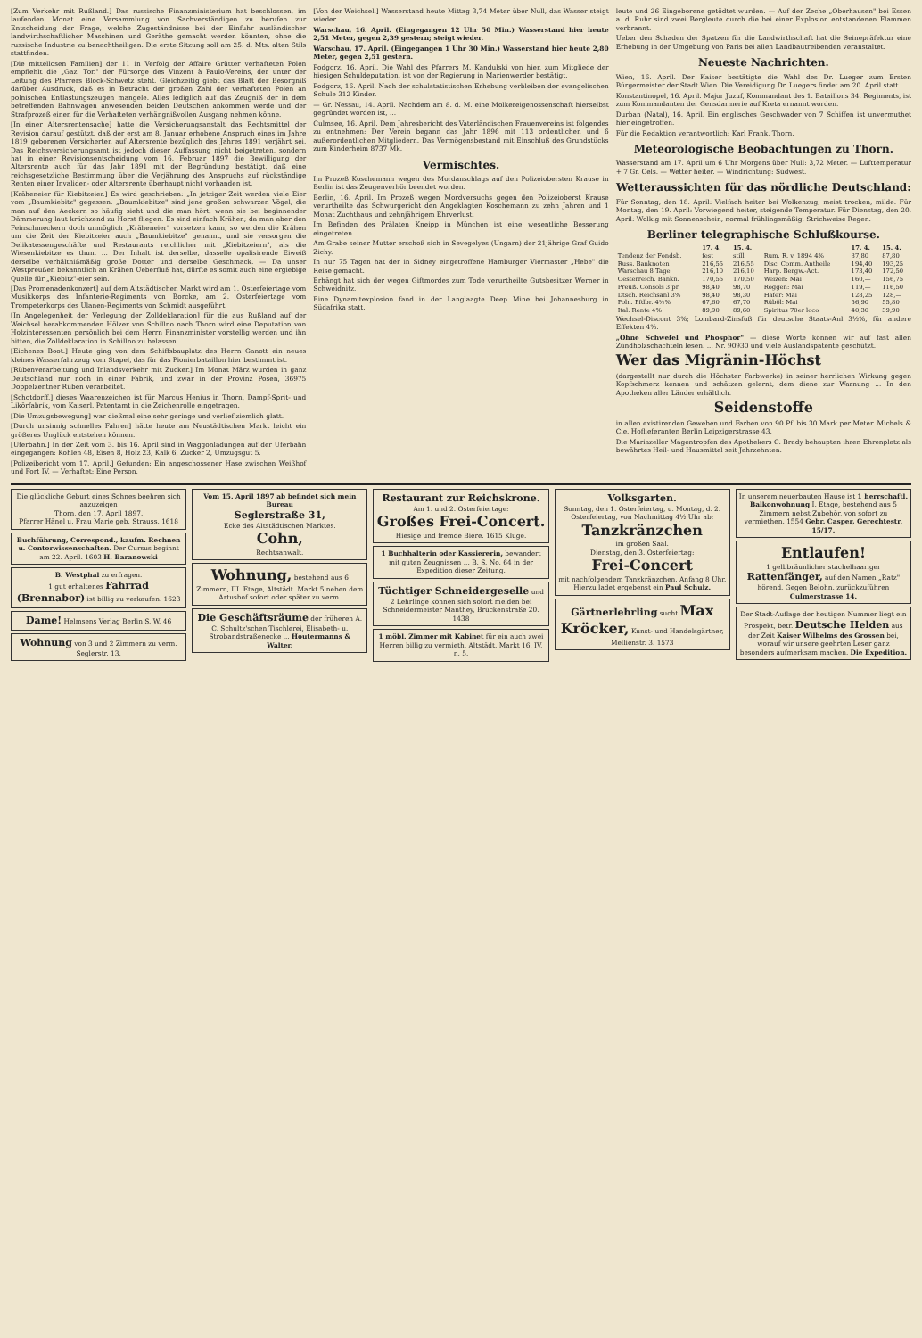[Zum Verkehr mit Rußland.] Das russische Finanzministerium hat beschlossen, im laufenden Monat eine Versammlung von Sachverständigen zu berufen zur Entscheidung der Frage, welche Zugeständnisse bei der Einfuhr ausländischer landwirthschaftlicher Maschinen und Geräthe gemacht werden könnten, ohne die russische Industrie zu benachtheiligen. Die erste Sitzung soll am 25. d. Mts. alten Stils stattfinden.
[Die mittellosen Familien] der 11 in Verfolg der Affaire Grütter verhafteten Polen empfiehlt die „Gaz. Tor." der Fürsorge des Vinzent à Paulo-Vereins, der unter der Leitung des Pfarrers Block-Schwetz steht. Gleichzeitig giebt das Blatt der Besorgniß darüber Ausdruck, daß es in Betracht der großen Zahl der verhafteten Polen an polnischen Entlastungszeugen mangele. Alles lediglich auf das Zeugniß der in dem betreffenden Bahnwagen anwesenden beiden Deutschen ankommen werde und der Strafprozeß einen für die Verhafteten verhängnißvollen Ausgang nehmen könne.
[In einer Altersrentensache] hatte die Versicherungsanstalt das Rechtsmittel der Revision darauf gestützt, daß der erst am 8. Januar erhobene Anspruch eines im Jahre 1819 geborenen Versicherten auf Altersrente bezüglich des Jahres 1891 verjährt sei. Das Reichsversicherungsamt ist jedoch dieser Auffassung nicht beigetreten, sondern hat in einer Revisionsentscheidung vom 16. Februar 1897 die Bewilligung der Altersrente auch für das Jahr 1891 mit der Begründung bestätigt, daß eine reichsgesetzliche Bestimmung über die Verjährung des Anspruchs auf rückständige Renten einer Invaliden- oder Altersrente überhaupt nicht vorhanden ist.
[Kräheneier für Kiebitzeier.] Es wird geschrieben: „In jetziger Zeit werden viele Eier vom „Baumkiebitz" gegessen. „Baumkiebitze" sind jene großen schwarzen Vögel, die man auf den Aeckern so häufig sieht und die man hört, wenn sie bei beginnender Dämmerung laut krächzend zu Horst fliegen. Es sind einfach Krähen; da man aber den Feinschmeckern doch unmöglich „Kräheneier" vorsetzen kann, so werden die Krähen um die Zeit der Kiebitzeier auch „Baumkiebitze" genannt, und sie versorgen die Delikatessengeschäfte und Restaurants reichlicher mit „Kiebitzeiern", als die Wiesenkiebitze es thun. ... Der Inhalt ist derselbe, dasselle opalisirende Eiweiß derselbe verhältnißmäßig große Dotter und derselbe Geschmack. — Da unser Westpreußen bekanntlich an Krähen Ueberfluß hat, dürfte es somit auch eine ergiebige Quelle für „Kiebitz"-eier sein.
[Das Promenadenkonzert] auf dem Altstädtischen Markt wird am 1. Osterfeiertage vom Musikkorps des Infanterie-Regiments von Borcke, am 2. Osterfeiertage vom Trompeterkorps des Ulanen-Regiments von Schmidt ausgeführt.
[In Angelegenheit der Verlegung der Zolldeklaration] für die aus Rußland auf der Weichsel herabkommenden Hölzer von Schillno nach Thorn wird eine Deputation von Holzinteressenten persönlich bei dem Herrn Finanzminister vorstellig werden und ihn bitten, die Zolldeklaration in Schillno zu belassen.
[Eichenes Boot.] Heute ging von dem Schiffsbauplatz des Herrn Ganott ein neues kleines Wasserfahrzeug vom Stapel, das für das Pionierbataillon hier bestimmt ist.
[Rübenverarbeitung und Inlandsverkehr mit Zucker.] Im Monat März wurden in ganz Deutschland nur noch in einer Fabrik, und zwar in der Provinz Posen, 36975 Doppelzentner Rüben verarbeitet.
[Schotdorff.] dieses Waarenzeichen ist für Marcus Henius in Thorn, Dampf-Sprit- und Likörfabrik, vom Kaiserl. Patentamt in die Zeichenrolle eingetragen.
[Die Umzugsbewegung] war dießmal eine sehr geringe und verlief ziemlich glatt.
[Durch unsinnig schnelles Fahren] hätte heute am Neustädtischen Markt leicht ein größeres Unglück entstehen können.
[Uferbahn.] In der Zeit vom 3. bis 16. April sind in Waggonladungen auf der Uferbahn eingegangen: Kohlen 48, Eisen 8, Holz 23, Kalk 6, Zucker 2, Umzugsgut 5.
[Polizeibericht vom 17. April.] Gefunden: Ein angeschossener Hase zwischen Weißhof und Fort IV. — Verhaftet: Eine Person.
[Von der Weichsel.] Wasserstand heute Mittag 3,74 Meter über Null, das Wasser steigt wieder.
Warschau, 16. April. (Eingegangen 12 Uhr 50 Min.) Wasserstand hier heute 2,51 Meter, gegen 2,39 gestern; steigt wieder.
Warschau, 17. April. (Eingegangen 1 Uhr 30 Min.) Wasserstand hier heute 2,80 Meter, gegen 2,51 gestern.
Podgorz, 16. April. Die Wahl des Pfarrers M. Kandulski von hier, zum Mitgliede der hiesigen Schuldeputation, ist von der Regierung in Marienwerder bestätigt.
Podgorz, 16. April. Nach der schulstatistischen Erhebung verbleiben der evangelischen Schule 312 Kinder.
— Gr. Nessau, 14. April. Nachdem am 8. d. M. eine Molkereigenossenschaft hierselbst gegründet worden ist, ...
Culmsee, 16. April. Dem Jahresbericht des Vaterländischen Frauenvereins ist folgendes zu entnehmen: Der Verein begann das Jahr 1896 mit 113 ordentlichen und 6 außerordentlichen Mitgliedern. Das Vermögensbestand mit Einschluß des Grundstücks zum Kinderheim 8737 Mk.
Vermischtes.
Im Prozeß Koschemann wegen des Mordanschlags auf den Polizeiobersten Krause in Berlin ist das Zeugenverhör beendet worden.
Berlin, 16. April. Im Prozeß wegen Mordversuchs gegen den Polizeioberst Krause verurtheilte das Schwurgericht den Angeklagten Koschemann zu zehn Jahren und 1 Monat Zuchthaus und zehnjährigem Ehrverlust.
Im Befinden des Prälaten Kneipp in München ist eine wesentliche Besserung eingetreten.
Am Grabe seiner Mutter erschoß sich in Sevegelyes (Ungarn) der 21jährige Graf Guido Zichy.
In nur 75 Tagen hat der in Sidney eingetroffene Hamburger Viermaster „Hebe" die Reise gemacht.
Erhängt hat sich der wegen Giftmordes zum Tode verurtheilte Gutsbesitzer Werner in Schweidnitz.
Eine Dynamitexplosion fand in der Langlaagte Deep Mine bei Johannesburg in Südafrika statt.
leute und 26 Eingeborene getödtet wurden. — Auf der Zeche „Oberhausen" bei Essen a. d. Ruhr sind zwei Bergleute durch die bei einer Explosion entstandenen Flammen verbrannt.
Ueber den Schaden der Spatzen für die Landwirthschaft hat die Seinepräfektur eine Erhebung in der Umgebung von Paris bei allen Landbautreibenden veranstaltet.
Neueste Nachrichten.
Wien, 16. April. Der Kaiser bestätigte die Wahl des Dr. Lueger zum Ersten Bürgermeister der Stadt Wien. Die Vereidigung Dr. Luegers findet am 20. April statt.
Konstantinopel, 16. April. Major Juzuf, Kommandant des 1. Bataillons 34. Regiments, ist zum Kommandanten der Gensdarmerie auf Kreta ernannt worden.
Durban (Natal), 16. April. Ein englisches Geschwader von 7 Schiffen ist unvermuthet hier eingetroffen.
Für die Redaktion verantwortlich: Karl Frank, Thorn.
Meteorologische Beobachtungen zu Thorn.
Wasserstand am 17. April um 6 Uhr Morgens über Null: 3,72 Meter. — Lufttemperatur + 7 Gr. Cels. — Wetter heiter. — Windrichtung: Südwest.
Wetteraussichten für das nördliche Deutschland:
Für Sonntag, den 18. April: Vielfach heiter bei Wolkenzug, meist trocken, milde. Für Montag, den 19. April: Vorwiegend heiter, steigende Temperatur. Für Dienstag, den 20. April: Wolkig mit Sonnenschein, normal frühlingsmäßig. Strichweise Regen.
Berliner telegraphische Schlußkourse.
| | 17. 4. | 15. 4. | | 17. 4. | 15. 4. |
| --- | --- | --- | --- | --- | --- |
| Tendenz der Fondsb. | fest | still | Rum. R. v. 1894 4% | 87,80 | 87,80 |
| Russ. Banknoten | 216,55 | 216,55 | Disc. Comm. Antheile | 194,40 | 193,25 |
| Warschau 8 Tage | 216,10 | 216,10 | Harp. Bergw.-Act. | 173,40 | 172,50 |
| Oesterreich. Bankn. | 170,55 | 170,50 | Weizen: Mai | 160,— | 156,75 |
| Preuß. Consols 3 pr. | 98,40 | 98,70 | Roggen: Mai | 119,— | 116,50 |
| Dtsch. Reichsanl 3% | 98,40 | 98,30 | Hafer: Mai | 128,25 | 128,— |
| Poln. Pfdbr. 4½% | 67,60 | 67,70 | Rüböl: Mai | 56,90 | 55,80 |
| Ital. Rente 4% | 89,90 | 89,60 | Spiritus 70er loco | 40,30 | 39,90 |
Wechsel-Discont 3%; Lombard-Zinsfuß für deutsche Staats-Anl 3½%, für andere Effekten 4%.
„Ohne Schwefel und Phosphor" — diese Worte können wir auf fast allen Zündholzschachteln lesen. ... Nr. 90930 und viele Auslandspatente geschützt.
Wer das Migränin-Höchst
(dargestellt nur durch die Höchster Farbwerke) in seiner herrlichen Wirkung gegen Kopfschmerz kennen und schätzen gelernt, dem diene zur Warnung ... In den Apotheken aller Länder erhältlich.
Seidenstoffe
in allen existirenden Geweben und Farben von 90 Pf. bis 30 Mark per Meter. Michels & Cie. Hoflieferanten Berlin Leipzigerstrasse 43.
Die Mariazeller Magentropfen des Apothekers C. Brady behaupten ihren Ehrenplatz als bewährtes Heil- und Hausmittel seit Jahrzehnten.
Die glückliche Geburt eines Sohnes beehren sich anzuzeigen
Thorn, den 17. April 1897.
Pfarrer Hänel u. Frau Marie geb. Strauss. 1618
Buchführung, Correspond., kaufm. Rechnen u. Contorwissenschaften. Der Cursus beginnt am 22. April. 1603 H. Baranowski
B. Westphal zu erfragen.
1 gut erhaltenes Fahrrad (Brennabor) ist billig zu verkaufen. 1623
Dame! Helmsens Verlag Berlin S. W. 46
Wohnung von 3 und 2 Zimmern zu verm. Seglerstr. 13.
Vom 15. April 1897 ab befindet sich mein Bureau
Seglerstraße 31,
Ecke des Altstädtischen Marktes.
Cohn,
Rechtsanwalt.
Wohnung, bestehend aus 6 Zimmern, III. Etage, Altstädt. Markt 5 neben dem Artushof sofort oder später zu verm.
Die Geschäftsräume der früheren A. C. Schultz'schen Tischlerei, Elisabeth- u. Strobandstraßenecke ... Houtermanns & Walter.
Restaurant zur Reichskrone.
Am 1. und 2. Osterfeiertage:
Großes Frei-Concert.
Hiesige und fremde Biere. 1615 Kluge.
1 Buchhalterin oder Kassiererin, bewandert mit guten Zeugnissen ... B. S. No. 64 in der Expedition dieser Zeitung.
Tüchtiger Schneidergeselle und 2 Lehrlinge können sich sofort melden bei Schneidermeister Manthey, Brückenstraße 20. 1438
1 möbl. Zimmer mit Kabinet für ein auch zwei Herren billig zu vermieth. Altstädt. Markt 16, IV, n. 5.
Volksgarten.
Sonntag, den 1. Osterfeiertag, u. Montag, d. 2. Osterfeiertag, von Nachmittag 4½ Uhr ab:
Tanzkränzchen
im großen Saal.
Dienstag, den 3. Osterfeiertag:
Frei-Concert
mit nachfolgendem Tanzkränzchen. Anfang 8 Uhr. Hierzu ladet ergebenst ein Paul Schulz.
Gärtnerlehrling sucht Max Kröcker, Kunst- und Handelsgärtner, Mellienstr. 3. 1573
In unserem neuerbauten Hause ist 1 herrschaftl. Balkonwohnung I. Etage, bestehend aus 5 Zimmern nebst Zubehör, von sofort zu vermiethen. 1554 Gebr. Casper, Gerechtestr. 15/17.
Entlaufen!
1 gelbbräunlicher stachelhaariger Rattenfänger, auf den Namen „Ratz" hörend. Gegen Belohn. zurückzuführen Culmerstrasse 14.
Der Stadt-Auflage der heutigen Nummer liegt ein Prospekt, betr. Deutsche Helden aus der Zeit Kaiser Wilhelms des Grossen bei, worauf wir unsere geehrten Leser ganz besonders aufmerksam machen. Die Expedition.